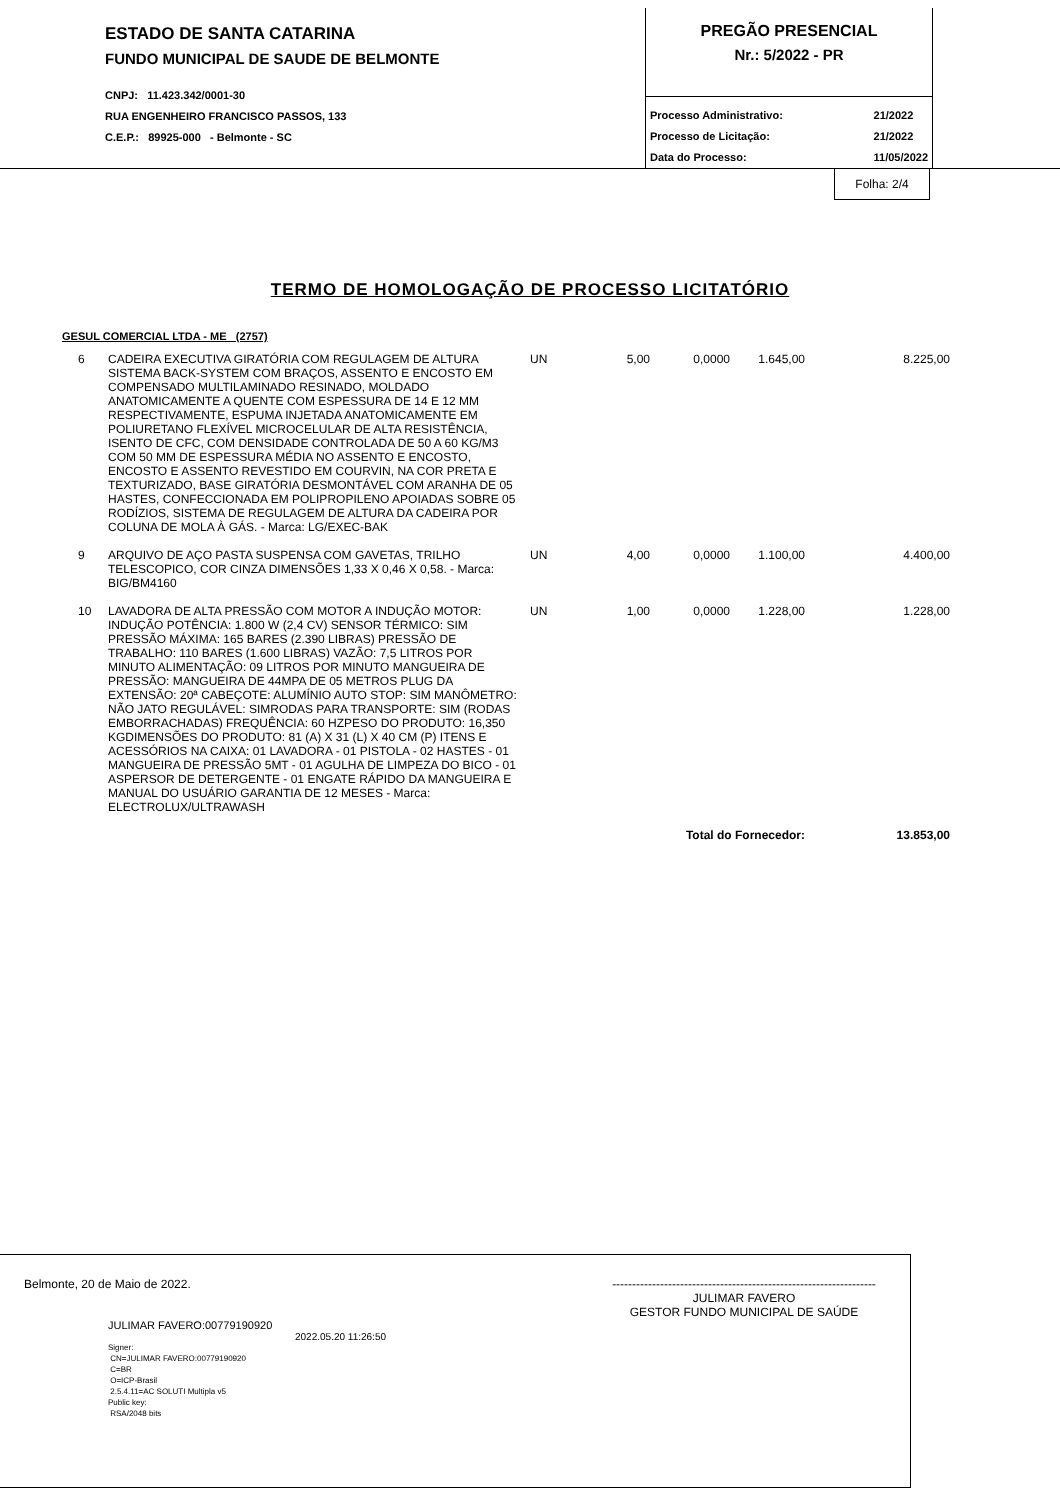ESTADO DE SANTA CATARINA
FUNDO MUNICIPAL DE SAUDE DE BELMONTE
CNPJ: 11.423.342/0001-30
RUA ENGENHEIRO FRANCISCO PASSOS, 133
C.E.P.: 89925-000 - Belmonte - SC
PREGÃO PRESENCIAL
Nr.: 5/2022 - PR
Processo Administrativo: 21/2022 Processo de Licitação: 21/2022 Data do Processo: 11/05/2022
Folha: 2/4
TERMO DE HOMOLOGAÇÃO DE PROCESSO LICITATÓRIO
GESUL COMERCIAL LTDA - ME (2757)
| 6 | CADEIRA EXECUTIVA GIRATÓRIA COM REGULAGEM DE ALTURA SISTEMA BACK-SYSTEM COM BRAÇOS, ASSENTO E ENCOSTO EM COMPENSADO MULTILAMINADO RESINADO, MOLDADO ANATOMICAMENTE A QUENTE COM ESPESSURA DE 14 E 12 MM RESPECTIVAMENTE, ESPUMA INJETADA ANATOMICAMENTE EM POLIURETANO FLEXÍVEL MICROCELULAR DE ALTA RESISTÊNCIA, ISENTO DE CFC, COM DENSIDADE CONTROLADA DE 50 A 60 KG/M3 COM 50 MM DE ESPESSURA MÉDIA NO ASSENTO E ENCOSTO, ENCOSTO E ASSENTO REVESTIDO EM COURVIN, NA COR PRETA E TEXTURIZADO, BASE GIRATÓRIA DESMONTÁVEL COM ARANHA DE 05 HASTES, CONFECCIONADA EM POLIPROPILENO APOIADAS SOBRE 05 RODÍZIOS, SISTEMA DE REGULAGEM DE ALTURA DA CADEIRA POR COLUNA DE MOLA À GÁS. - Marca: LG/EXEC-BAK | UN | 5,00 | 0,0000 | 1.645,00 | 8.225,00 |
| 9 | ARQUIVO DE AÇO PASTA SUSPENSA COM GAVETAS, TRILHO TELESCOPICO, COR CINZA DIMENSÕES 1,33 X 0,46 X 0,58. - Marca: BIG/BM4160 | UN | 4,00 | 0,0000 | 1.100,00 | 4.400,00 |
| 10 | LAVADORA DE ALTA PRESSÃO COM MOTOR A INDUÇÃO MOTOR: INDUÇÃO POTÊNCIA: 1.800 W (2,4 CV) SENSOR TÉRMICO: SIM PRESSÃO MÁXIMA: 165 BARES (2.390 LIBRAS) PRESSÃO DE TRABALHO: 110 BARES (1.600 LIBRAS) VAZÃO: 7,5 LITROS POR MINUTO ALIMENTAÇÃO: 09 LITROS POR MINUTO MANGUEIRA DE PRESSÃO: MANGUEIRA DE 44MPA DE 05 METROS PLUG DA EXTENSÃO: 20ª CABEÇOTE: ALUMÍNIO AUTO STOP: SIM MANÔMETRO: NÃO JATO REGULÁVEL: SIMRODAS PARA TRANSPORTE: SIM (RODAS EMBORRACHADAS) FREQUÊNCIA: 60 HZPESO DO PRODUTO: 16,350 KGDIMENSÕES DO PRODUTO: 81 (A) X 31 (L) X 40 CM (P) ITENS E ACESSÓRIOS NA CAIXA: 01 LAVADORA - 01 PISTOLA - 02 HASTES - 01 MANGUEIRA DE PRESSÃO 5MT - 01 AGULHA DE LIMPEZA DO BICO - 01 ASPERSOR DE DETERGENTE - 01 ENGATE RÁPIDO DA MANGUEIRA E MANUAL DO USUÁRIO GARANTIA DE 12 MESES - Marca: ELECTROLUX/ULTRAWASH | UN | 1,00 | 0,0000 | 1.228,00 | 1.228,00 |
| Total do Fornecedor: | | | | | | 13.853,00 |
Belmonte, 20 de Maio de 2022. ------------------------------------------------------------------
JULIMAR FAVERO
GESTOR FUNDO MUNICIPAL DE SAÚDE
JULIMAR FAVERO:00779190920
2022.05.20 11:26:50
Signer:
CN=JULIMAR FAVERO:00779190920
C=BR
O=ICP-Brasil
2.5.4.11=AC SOLUTI Multipla v5
Public key:
RSA/2048 bits